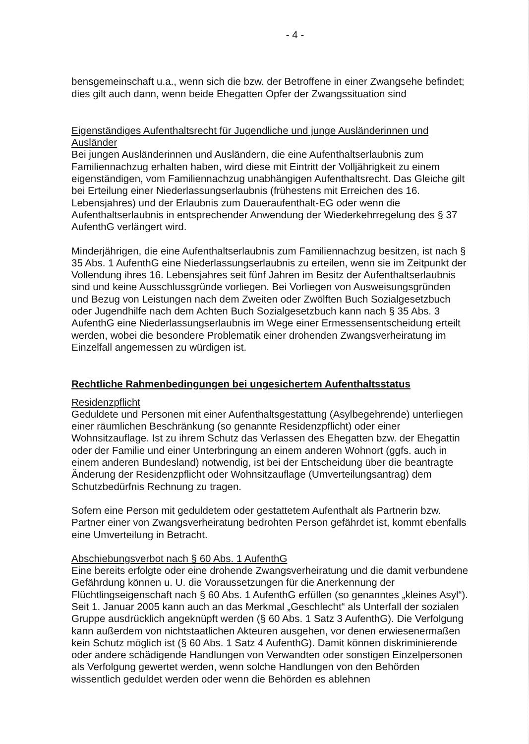- 4 -
bensgemeinschaft u.a., wenn sich die bzw. der Betroffene in einer Zwangsehe befindet; dies gilt auch dann, wenn beide Ehegatten Opfer der Zwangssituation sind
Eigenständiges Aufenthaltsrecht für Jugendliche und junge Ausländerinnen und Ausländer
Bei jungen Ausländerinnen und Ausländern, die eine Aufenthaltserlaubnis zum Familiennachzug erhalten haben, wird diese mit Eintritt der Volljährigkeit zu einem eigenständigen, vom Familiennachzug unabhängigen Aufenthaltsrecht. Das Gleiche gilt bei Erteilung einer Niederlassungserlaubnis (frühestens mit Erreichen des 16. Lebensjahres) und der Erlaubnis zum Daueraufenthalt-EG oder wenn die Aufenthaltserlaubnis in entsprechender Anwendung der Wiederkehrregelung des § 37 AufenthG verlängert wird.
Minderjährigen, die eine Aufenthaltserlaubnis zum Familiennachzug besitzen, ist nach § 35 Abs. 1 AufenthG eine Niederlassungserlaubnis zu erteilen, wenn sie im Zeitpunkt der Vollendung ihres 16. Lebensjahres seit fünf Jahren im Besitz der Aufenthaltserlaubnis sind und keine Ausschlussgründe vorliegen. Bei Vorliegen von Ausweisungsgründen und Bezug von Leistungen nach dem Zweiten oder Zwölften Buch Sozialgesetzbuch oder Jugendhilfe nach dem Achten Buch Sozialgesetzbuch kann nach § 35 Abs. 3 AufenthG eine Niederlassungserlaubnis im Wege einer Ermessensentscheidung erteilt werden, wobei die besondere Problematik einer drohenden Zwangsverheiratung im Einzelfall angemessen zu würdigen ist.
Rechtliche Rahmenbedingungen bei ungesichertem Aufenthaltsstatus
Residenzpflicht
Geduldete und Personen mit einer Aufenthaltsgestattung (Asylbegehrende) unterliegen einer räumlichen Beschränkung (so genannte Residenzpflicht) oder einer Wohnsitzauflage. Ist zu ihrem Schutz das Verlassen des Ehegatten bzw. der Ehegattin oder der Familie und einer Unterbringung an einem anderen Wohnort (ggfs. auch in einem anderen Bundesland) notwendig, ist bei der Entscheidung über die beantragte Änderung der Residenzpflicht oder Wohnsitzauflage (Umverteilungsantrag) dem Schutzbedürfnis Rechnung zu tragen.
Sofern eine Person mit geduldetem oder gestattetem Aufenthalt als Partnerin bzw. Partner einer von Zwangsverheiratung bedrohten Person gefährdet ist, kommt ebenfalls eine Umverteilung in Betracht.
Abschiebungsverbot nach § 60 Abs. 1 AufenthG
Eine bereits erfolgte oder eine drohende Zwangsverheiratung und die damit verbundene Gefährdung können u. U. die Voraussetzungen für die Anerkennung der Flüchtlingseigenschaft nach § 60 Abs. 1 AufenthG erfüllen (so genanntes „kleines Asyl“). Seit 1. Januar 2005 kann auch an das Merkmal „Geschlecht“ als Unterfall der sozialen Gruppe ausdrücklich angeknüpft werden (§ 60 Abs. 1 Satz 3 AufenthG). Die Verfolgung kann außerdem von nichtstaatlichen Akteuren ausgehen, vor denen erwiesenermaßen kein Schutz möglich ist (§ 60 Abs. 1 Satz 4 AufenthG). Damit können diskriminierende oder andere schädigende Handlungen von Verwandten oder sonstigen Einzelpersonen als Verfolgung gewertet werden, wenn solche Handlungen von den Behörden wissentlich geduldet werden oder wenn die Behörden es ablehnen